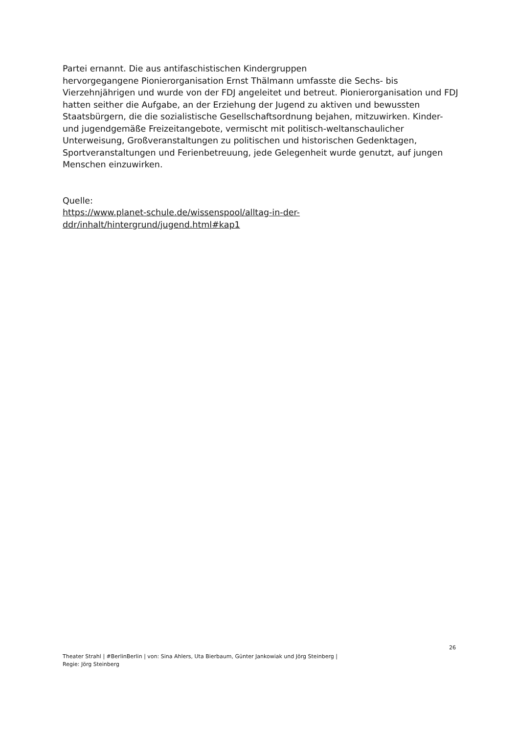Partei ernannt. Die aus antifaschistischen Kindergruppen
hervorgegangene Pionierorganisation Ernst Thälmann umfasste die Sechs- bis Vierzehnjährigen und wurde von der FDJ angeleitet und betreut. Pionierorganisation und FDJ hatten seither die Aufgabe, an der Erziehung der Jugend zu aktiven und bewussten Staatsbürgern, die die sozialistische Gesellschaftsordnung bejahen, mitzuwirken. Kinder- und jugendgemäße Freizeitangebote, vermischt mit politisch-weltanschaulicher Unterweisung, Großveranstaltungen zu politischen und historischen Gedenktagen, Sportveranstaltungen und Ferienbetreuung, jede Gelegenheit wurde genutzt, auf jungen Menschen einzuwirken.
Quelle:
https://www.planet-schule.de/wissenspool/alltag-in-der-
ddr/inhalt/hintergrund/jugend.html#kap1
26
Theater Strahl | #BerlinBerlin | von: Sina Ahlers, Uta Bierbaum, Günter Jankowiak und Jörg Steinberg |
Regie: Jörg Steinberg